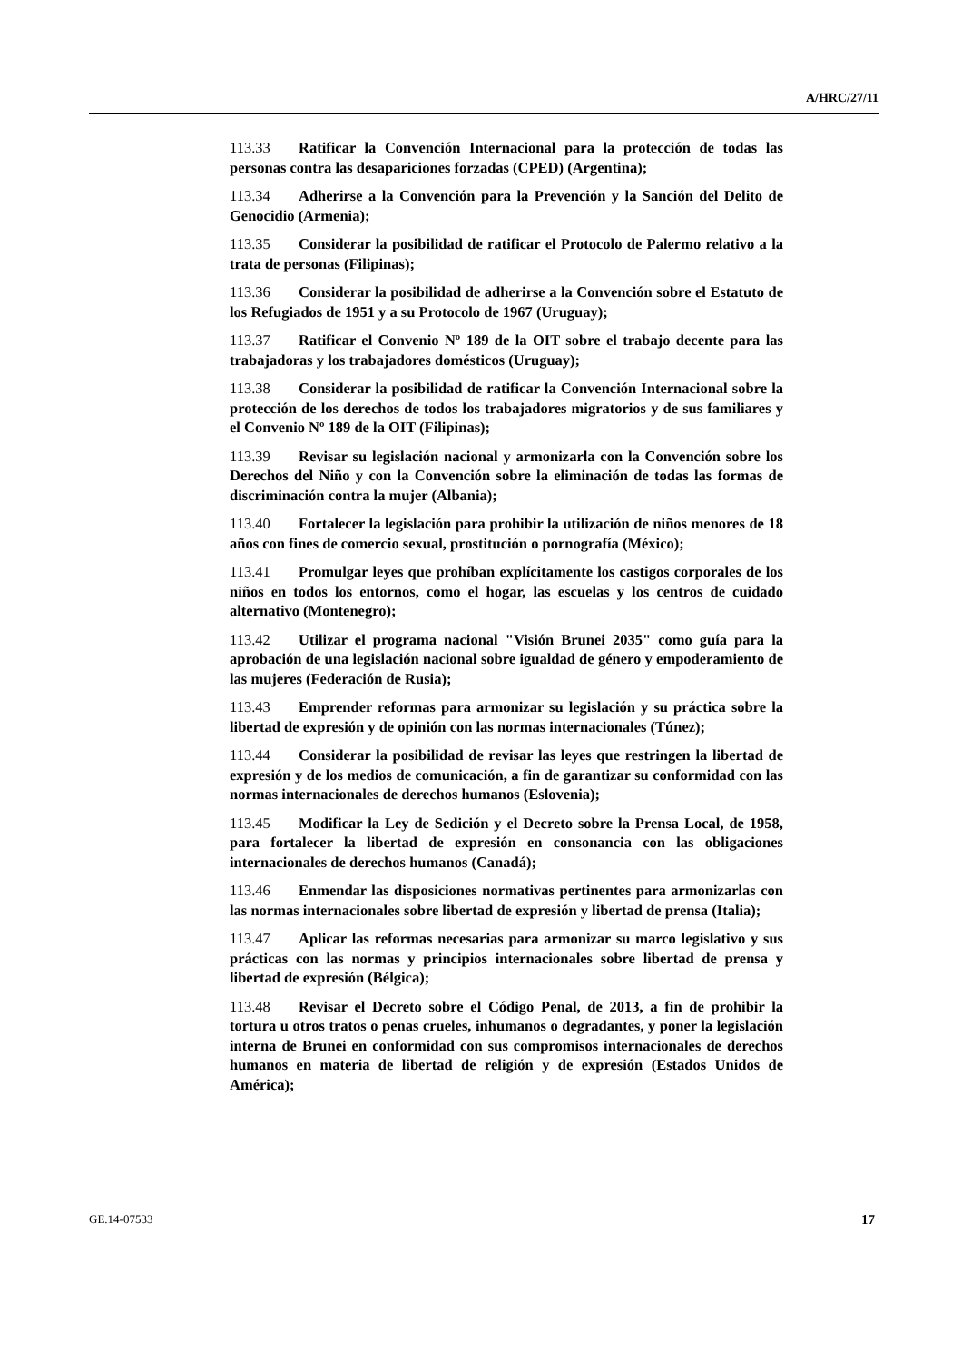A/HRC/27/11
113.33 Ratificar la Convención Internacional para la protección de todas las personas contra las desapariciones forzadas (CPED) (Argentina);
113.34 Adherirse a la Convención para la Prevención y la Sanción del Delito de Genocidio (Armenia);
113.35 Considerar la posibilidad de ratificar el Protocolo de Palermo relativo a la trata de personas (Filipinas);
113.36 Considerar la posibilidad de adherirse a la Convención sobre el Estatuto de los Refugiados de 1951 y a su Protocolo de 1967 (Uruguay);
113.37 Ratificar el Convenio Nº 189 de la OIT sobre el trabajo decente para las trabajadoras y los trabajadores domésticos (Uruguay);
113.38 Considerar la posibilidad de ratificar la Convención Internacional sobre la protección de los derechos de todos los trabajadores migratorios y de sus familiares y el Convenio Nº 189 de la OIT (Filipinas);
113.39 Revisar su legislación nacional y armonizarla con la Convención sobre los Derechos del Niño y con la Convención sobre la eliminación de todas las formas de discriminación contra la mujer (Albania);
113.40 Fortalecer la legislación para prohibir la utilización de niños menores de 18 años con fines de comercio sexual, prostitución o pornografía (México);
113.41 Promulgar leyes que prohíban explícitamente los castigos corporales de los niños en todos los entornos, como el hogar, las escuelas y los centros de cuidado alternativo (Montenegro);
113.42 Utilizar el programa nacional "Visión Brunei 2035" como guía para la aprobación de una legislación nacional sobre igualdad de género y empoderamiento de las mujeres (Federación de Rusia);
113.43 Emprender reformas para armonizar su legislación y su práctica sobre la libertad de expresión y de opinión con las normas internacionales (Túnez);
113.44 Considerar la posibilidad de revisar las leyes que restringen la libertad de expresión y de los medios de comunicación, a fin de garantizar su conformidad con las normas internacionales de derechos humanos (Eslovenia);
113.45 Modificar la Ley de Sedición y el Decreto sobre la Prensa Local, de 1958, para fortalecer la libertad de expresión en consonancia con las obligaciones internacionales de derechos humanos (Canadá);
113.46 Enmendar las disposiciones normativas pertinentes para armonizarlas con las normas internacionales sobre libertad de expresión y libertad de prensa (Italia);
113.47 Aplicar las reformas necesarias para armonizar su marco legislativo y sus prácticas con las normas y principios internacionales sobre libertad de prensa y libertad de expresión (Bélgica);
113.48 Revisar el Decreto sobre el Código Penal, de 2013, a fin de prohibir la tortura u otros tratos o penas crueles, inhumanos o degradantes, y poner la legislación interna de Brunei en conformidad con sus compromisos internacionales de derechos humanos en materia de libertad de religión y de expresión (Estados Unidos de América);
GE.14-07533 17